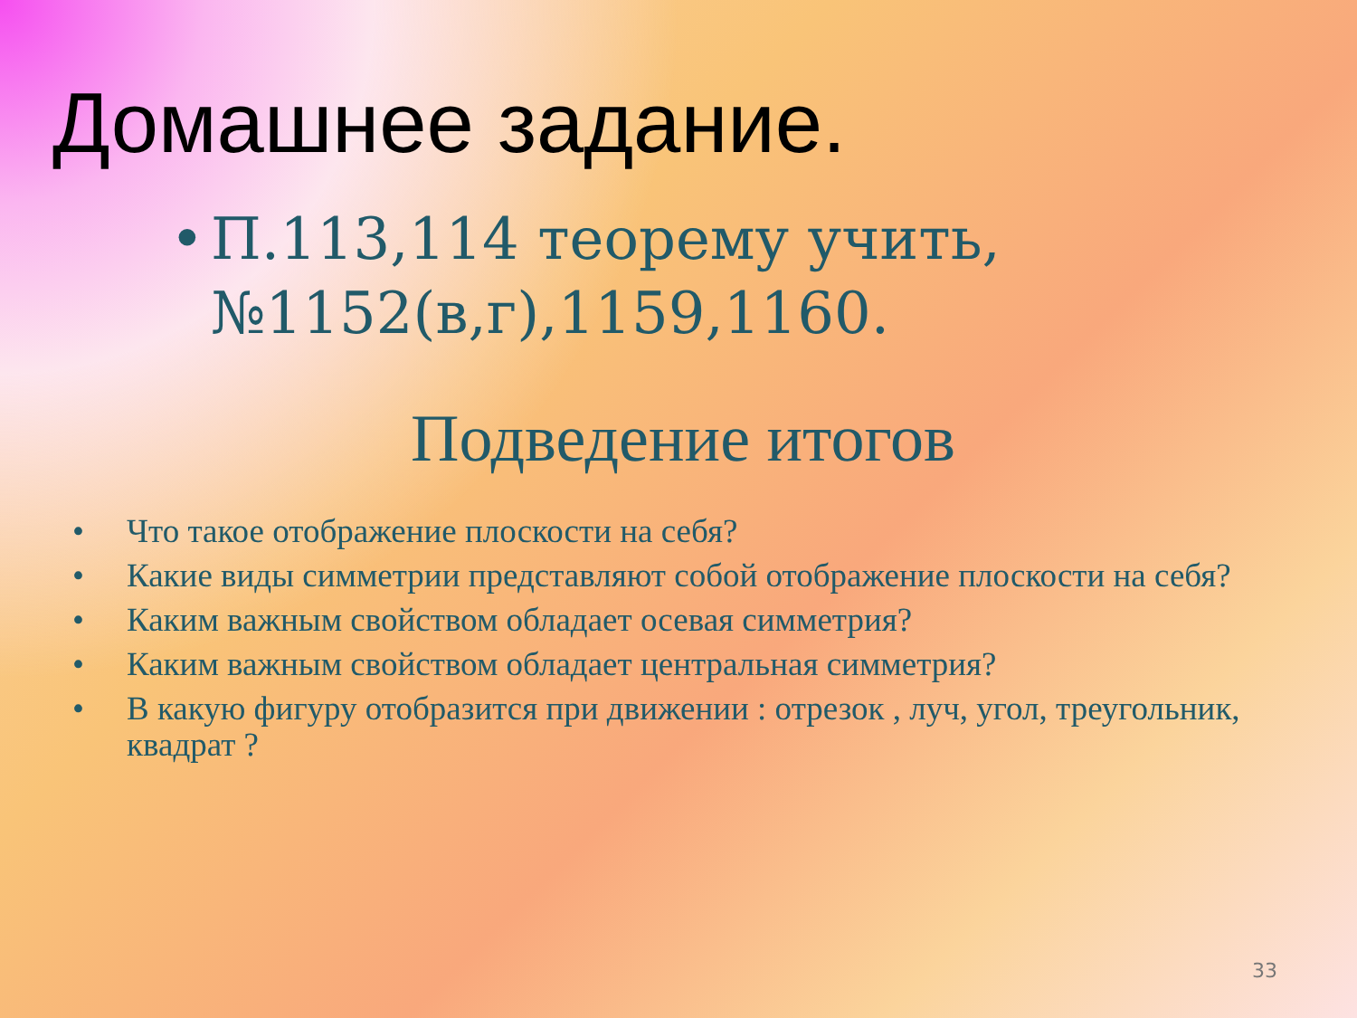Домашнее задание.
• П.113,114 теорему учить,
№1152(в,г),1159,1160.
Подведение итогов
• Что такое отображение плоскости на себя?
• Какие виды симметрии представляют собой отображение плоскости на себя?
• Каким важным свойством обладает осевая симметрия?
• Каким важным свойством обладает центральная симметрия?
• В какую фигуру отобразится при движении : отрезок , луч, угол, треугольник, квадрат ?
33